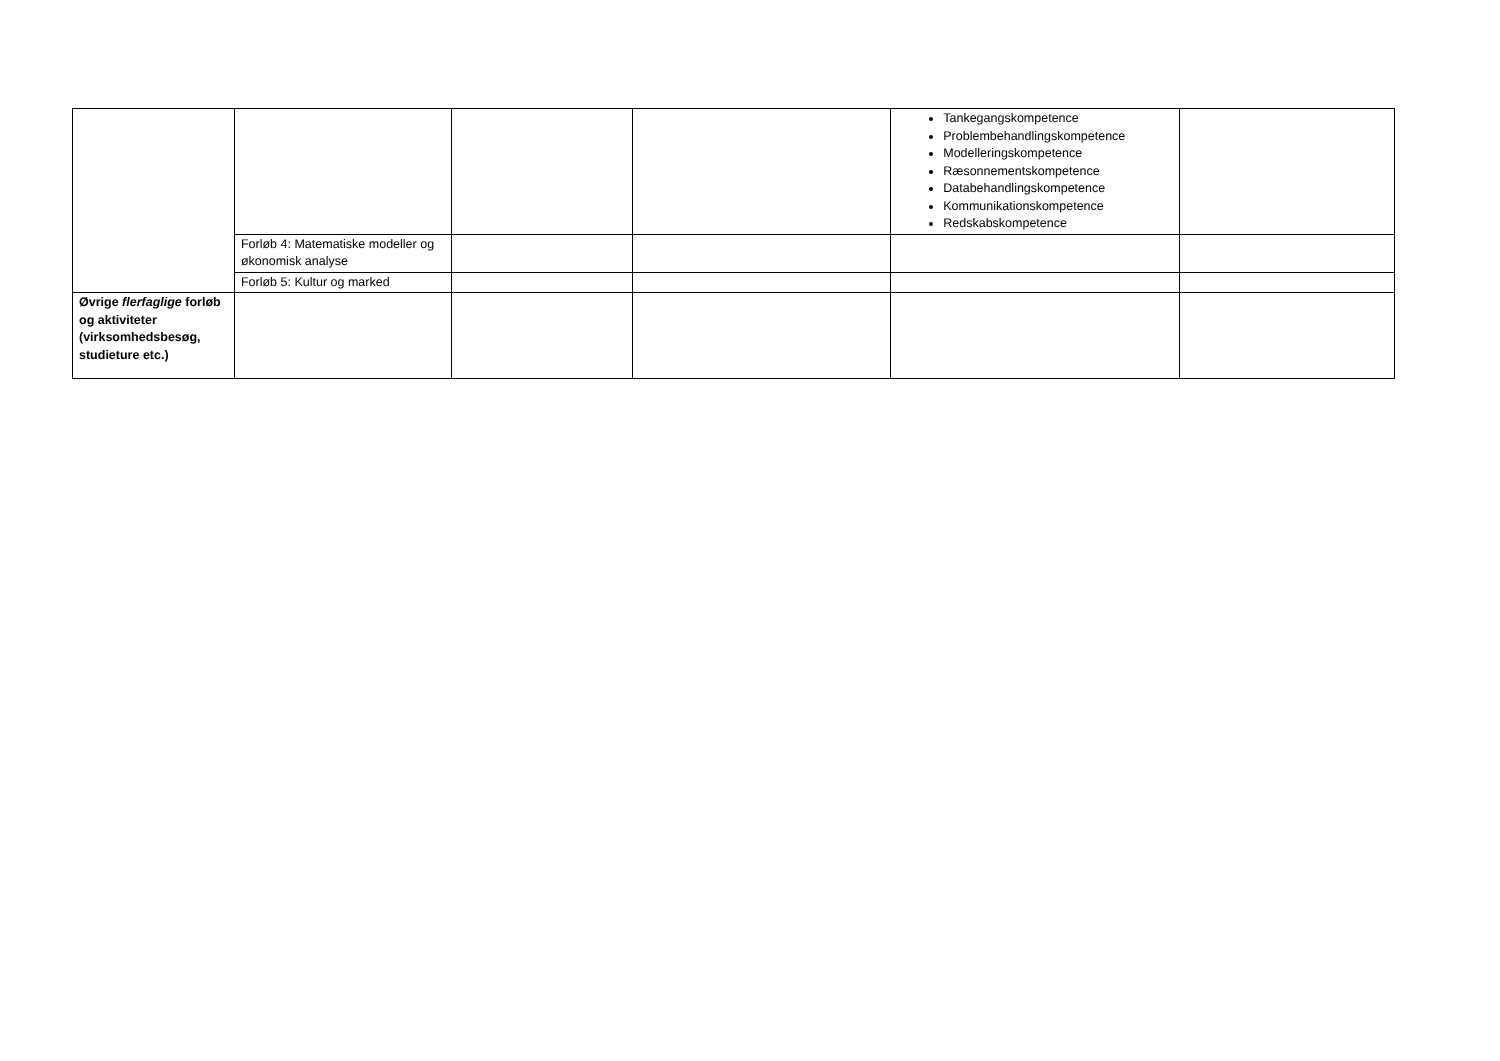| | | | | Tankegangskompetence Problembehandlingskompetence Modelleringskompetence Ræsonnementskompetence Databehandlingskompetence Kommunikationskompetence Redskabskompetence | |
| | Forløb 4: Matematiske modeller og økonomisk analyse | | | | |
| | Forløb 5: Kultur og marked | | | | |
| Øvrige flerfaglige forløb og aktiviteter (virksomhedsbesøg, studieture etc.) | | | | | |